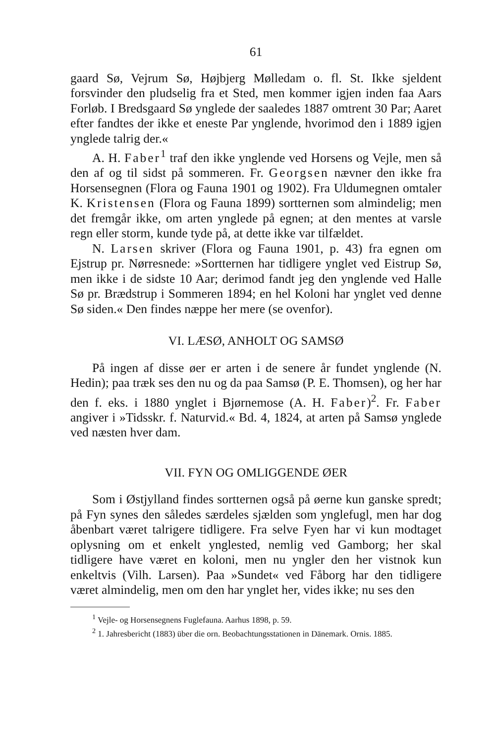61
gaard Sø, Vejrum Sø, Højbjerg Mølledam o. fl. St. Ikke sjeldent forsvinder den pludselig fra et Sted, men kommer igjen inden faa Aars Forløb. I Bredsgaard Sø ynglede der saaledes 1887 omtrent 30 Par; Aaret efter fandtes der ikke et eneste Par ynglende, hvorimod den i 1889 igjen ynglede talrig der.«
A. H. Faber<sup>1</sup> traf den ikke ynglende ved Horsens og Vejle, men så den af og til sidst på sommeren. Fr. Georgsen nævner den ikke fra Horsensegnen (Flora og Fauna 1901 og 1902). Fra Uldumegnen omtaler K. Kristensen (Flora og Fauna 1899) sortternen som almindelig; men det fremgår ikke, om arten ynglede på egnen; at den mentes at varsle regn eller storm, kunde tyde på, at dette ikke var tilfældet.
N. Larsen skriver (Flora og Fauna 1901, p. 43) fra egnen om Ejstrup pr. Nørresnede: »Sortternen har tidligere ynglet ved Eistrup Sø, men ikke i de sidste 10 Aar; derimod fandt jeg den ynglende ved Halle Sø pr. Brædstrup i Sommeren 1894; en hel Koloni har ynglet ved denne Sø siden.« Den findes næppe her mere (se ovenfor).
VI. LÆSØ, ANHOLT OG SAMSØ
På ingen af disse øer er arten i de senere år fundet ynglende (N. Hedin); paa træk ses den nu og da paa Samsø (P. E. Thomsen), og her har den f. eks. i 1880 ynglet i Bjørnemose (A. H. Faber)<sup>2</sup>. Fr. Faber angiver i »Tidsskr. f. Naturvid.« Bd. 4, 1824, at arten på Samsø ynglede ved næsten hver dam.
VII. FYN OG OMLIGGENDE ØER
Som i Østjylland findes sortternen også på øerne kun ganske spredt; på Fyn synes den således særdeles sjælden som ynglefugl, men har dog åbenbart været talrigere tidligere. Fra selve Fyen har vi kun modtaget oplysning om et enkelt ynglested, nemlig ved Gamborg; her skal tidligere have været en koloni, men nu yngler den her vistnok kun enkeltvis (Vilh. Larsen). Paa »Sundet« ved Fåborg har den tidligere været almindelig, men om den har ynglet her, vides ikke; nu ses den
<sup>1</sup> Vejle- og Horsensegnens Fuglefauna. Aarhus 1898, p. 59.
<sup>2</sup> 1. Jahresbericht (1883) über die orn. Beobachtungsstationen in Dänemark. Ornis. 1885.